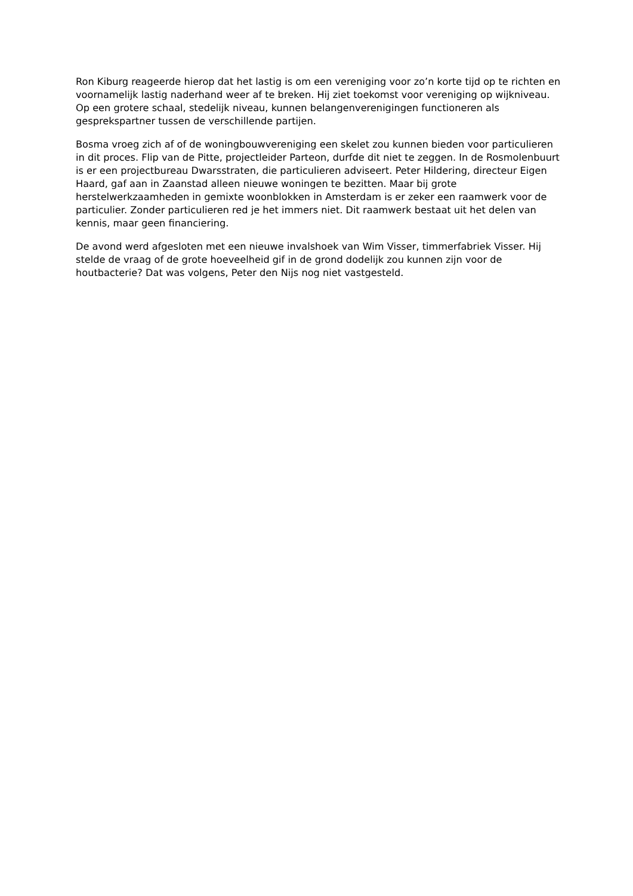Ron Kiburg reageerde hierop dat het lastig is om een vereniging voor zo’n korte tijd op te richten en voornamelijk lastig naderhand weer af te breken. Hij ziet toekomst voor vereniging op wijkniveau. Op een grotere schaal, stedelijk niveau, kunnen belangenverenigingen functioneren als gesprekspartner tussen de verschillende partijen.
Bosma vroeg zich af of de woningbouwvereniging een skelet zou kunnen bieden voor particulieren in dit proces. Flip van de Pitte, projectleider Parteon, durfde dit niet te zeggen. In de Rosmolenbuurt is er een projectbureau Dwarsstraten, die particulieren adviseert. Peter Hildering, directeur Eigen Haard, gaf aan in Zaanstad alleen nieuwe woningen te bezitten. Maar bij grote herstelwerkzaamheden in gemixte woonblokken in Amsterdam is er zeker een raamwerk voor de particulier. Zonder particulieren red je het immers niet. Dit raamwerk bestaat uit het delen van kennis, maar geen financiering.
De avond werd afgesloten met een nieuwe invalshoek van Wim Visser, timmerfabriek Visser. Hij stelde de vraag of de grote hoeveelheid gif in de grond dodelijk zou kunnen zijn voor de houtbacterie? Dat was volgens, Peter den Nijs nog niet vastgesteld.